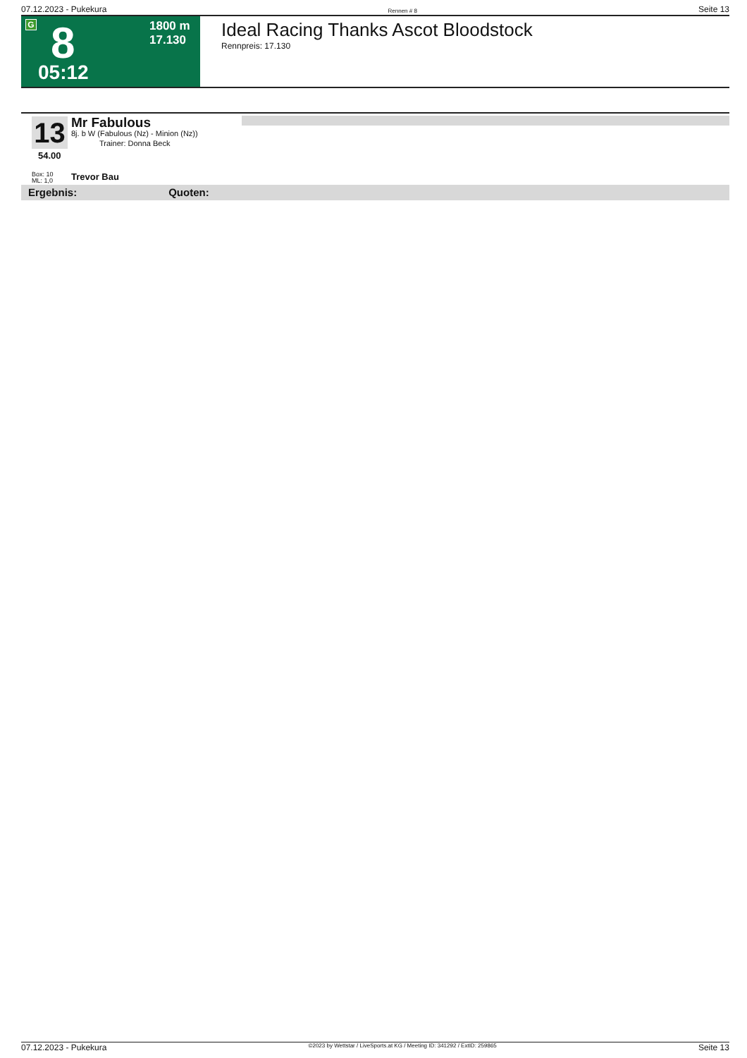07.12.2023 - Pukekura Rennen # 8 Seite 13
G 8
1800 m
17.130
05:12
Ideal Racing Thanks Ascot Bloodstock
Rennpreis: 17.130
13
54.00
Box: 10
ML: 1,0
Mr Fabulous
8j. b W (Fabulous (Nz) - Minion (Nz))
Trainer: Donna Beck
Trevor Bau
Ergebnis: Quoten:
07.12.2023 - Pukekura ©2023 by Wettstar / LiveSports.at KG / Meeting ID: 341292 / ExtID: 259865 Seite 13